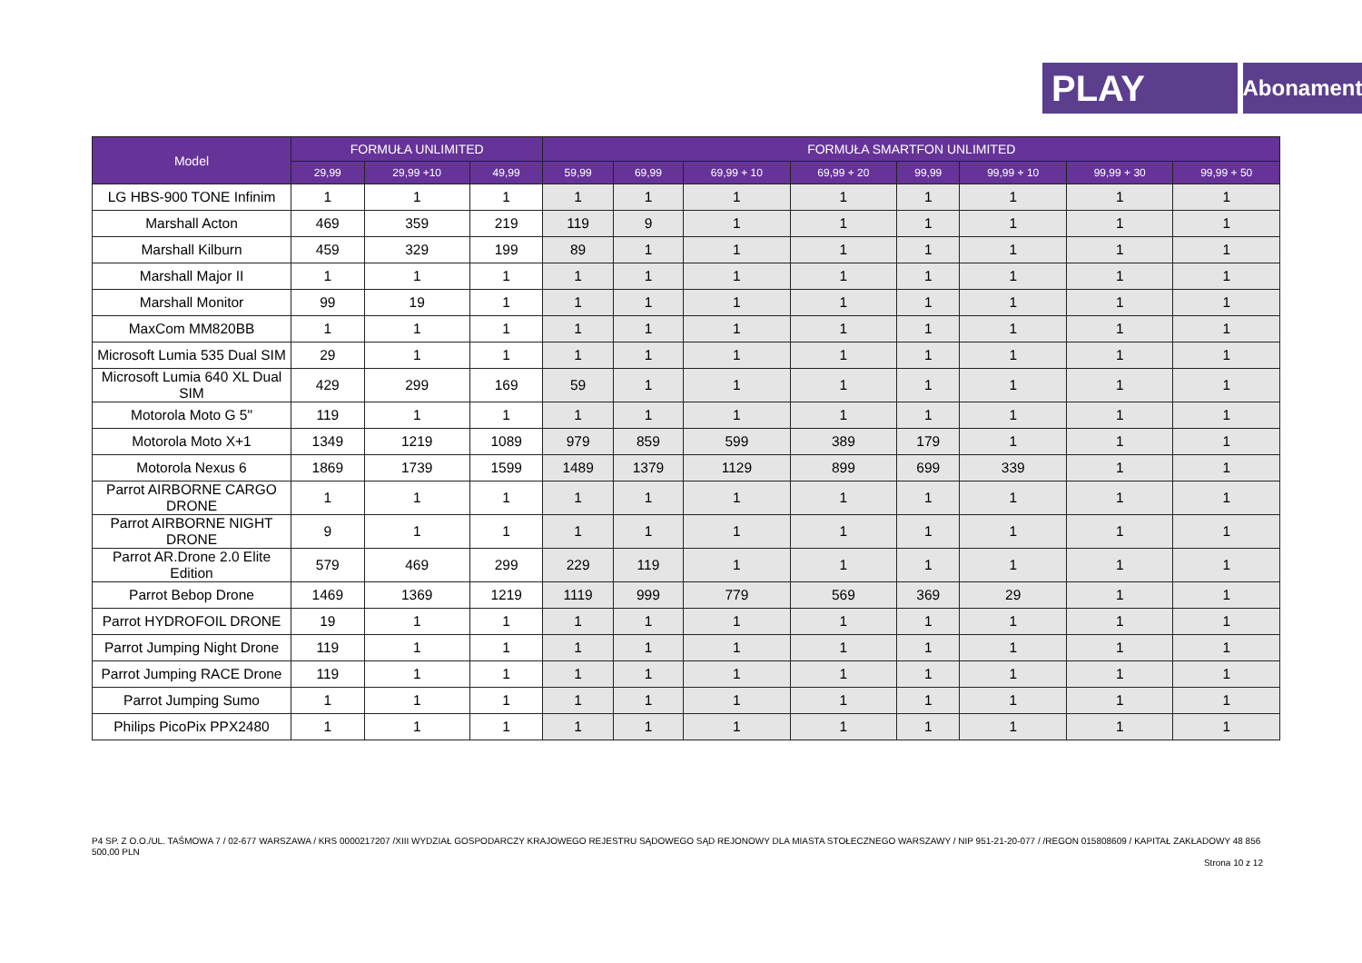PLAY
Abonament
| Model | FORMUŁA UNLIMITED | | | FORMUŁA SMARTFON UNLIMITED | | | | | | | |
| --- | --- | --- | --- | --- | --- | --- | --- | --- | --- | --- | --- |
| | 29,99 | 29,99 +10 | 49,99 | 59,99 | 69,99 | 69,99 + 10 | 69,99 + 20 | 99,99 | 99,99 + 10 | 99,99 + 30 | 99,99 + 50 |
| LG HBS-900 TONE Infinim | 1 | 1 | 1 | 1 | 1 | 1 | 1 | 1 | 1 | 1 | 1 |
| Marshall Acton | 469 | 359 | 219 | 119 | 9 | 1 | 1 | 1 | 1 | 1 | 1 |
| Marshall Kilburn | 459 | 329 | 199 | 89 | 1 | 1 | 1 | 1 | 1 | 1 | 1 |
| Marshall Major II | 1 | 1 | 1 | 1 | 1 | 1 | 1 | 1 | 1 | 1 | 1 |
| Marshall Monitor | 99 | 19 | 1 | 1 | 1 | 1 | 1 | 1 | 1 | 1 | 1 |
| MaxCom MM820BB | 1 | 1 | 1 | 1 | 1 | 1 | 1 | 1 | 1 | 1 | 1 |
| Microsoft Lumia 535 Dual SIM | 29 | 1 | 1 | 1 | 1 | 1 | 1 | 1 | 1 | 1 | 1 |
| Microsoft Lumia 640 XL Dual SIM | 429 | 299 | 169 | 59 | 1 | 1 | 1 | 1 | 1 | 1 | 1 |
| Motorola Moto G 5" | 119 | 1 | 1 | 1 | 1 | 1 | 1 | 1 | 1 | 1 | 1 |
| Motorola Moto X+1 | 1349 | 1219 | 1089 | 979 | 859 | 599 | 389 | 179 | 1 | 1 | 1 |
| Motorola Nexus 6 | 1869 | 1739 | 1599 | 1489 | 1379 | 1129 | 899 | 699 | 339 | 1 | 1 |
| Parrot AIRBORNE CARGO DRONE | 1 | 1 | 1 | 1 | 1 | 1 | 1 | 1 | 1 | 1 | 1 |
| Parrot AIRBORNE NIGHT DRONE | 9 | 1 | 1 | 1 | 1 | 1 | 1 | 1 | 1 | 1 | 1 |
| Parrot AR.Drone 2.0 Elite Edition | 579 | 469 | 299 | 229 | 119 | 1 | 1 | 1 | 1 | 1 | 1 |
| Parrot Bebop Drone | 1469 | 1369 | 1219 | 1119 | 999 | 779 | 569 | 369 | 29 | 1 | 1 |
| Parrot HYDROFOIL DRONE | 19 | 1 | 1 | 1 | 1 | 1 | 1 | 1 | 1 | 1 | 1 |
| Parrot Jumping Night Drone | 119 | 1 | 1 | 1 | 1 | 1 | 1 | 1 | 1 | 1 | 1 |
| Parrot Jumping RACE Drone | 119 | 1 | 1 | 1 | 1 | 1 | 1 | 1 | 1 | 1 | 1 |
| Parrot Jumping Sumo | 1 | 1 | 1 | 1 | 1 | 1 | 1 | 1 | 1 | 1 | 1 |
| Philips PicoPix PPX2480 | 1 | 1 | 1 | 1 | 1 | 1 | 1 | 1 | 1 | 1 | 1 |
P4 SP. Z O.O./UL. TAŚMOWA 7 / 02-677 WARSZAWA / KRS 0000217207 /XIII WYDZIAŁ GOSPODARCZY KRAJOWEGO REJESTRU SĄDOWEGO SĄD REJONOWY DLA MIASTA STOŁECZNEGO WARSZAWY / NIP 951-21-20-077 / /REGON 015808609 / KAPITAŁ ZAKŁADOWY 48 856 500,00 PLN
Strona 10 z 12